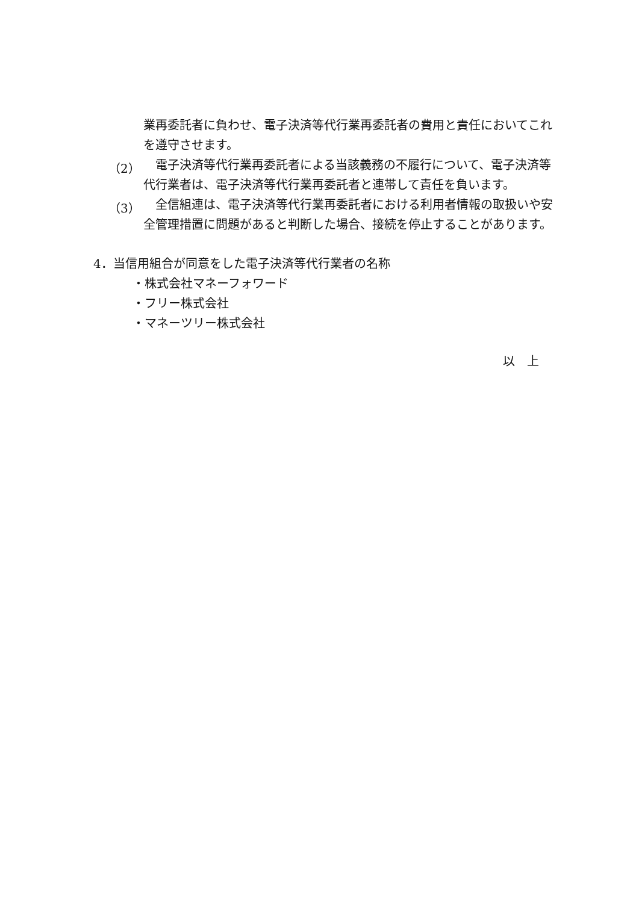業再委託者に負わせ、電子決済等代行業再委託者の費用と責任においてこれを遵守させます。
（2）
　電子決済等代行業再委託者による当該義務の不履行について、電子決済等代行業者は、電子決済等代行業再委託者と連帯して責任を負います。
（3）
　全信組連は、電子決済等代行業再委託者における利用者情報の取扱いや安全管理措置に問題があると判断した場合、接続を停止することがあります。
4．当信用組合が同意をした電子決済等代行業者の名称
・株式会社マネーフォワード
・フリー株式会社
・マネーツリー株式会社
以　上